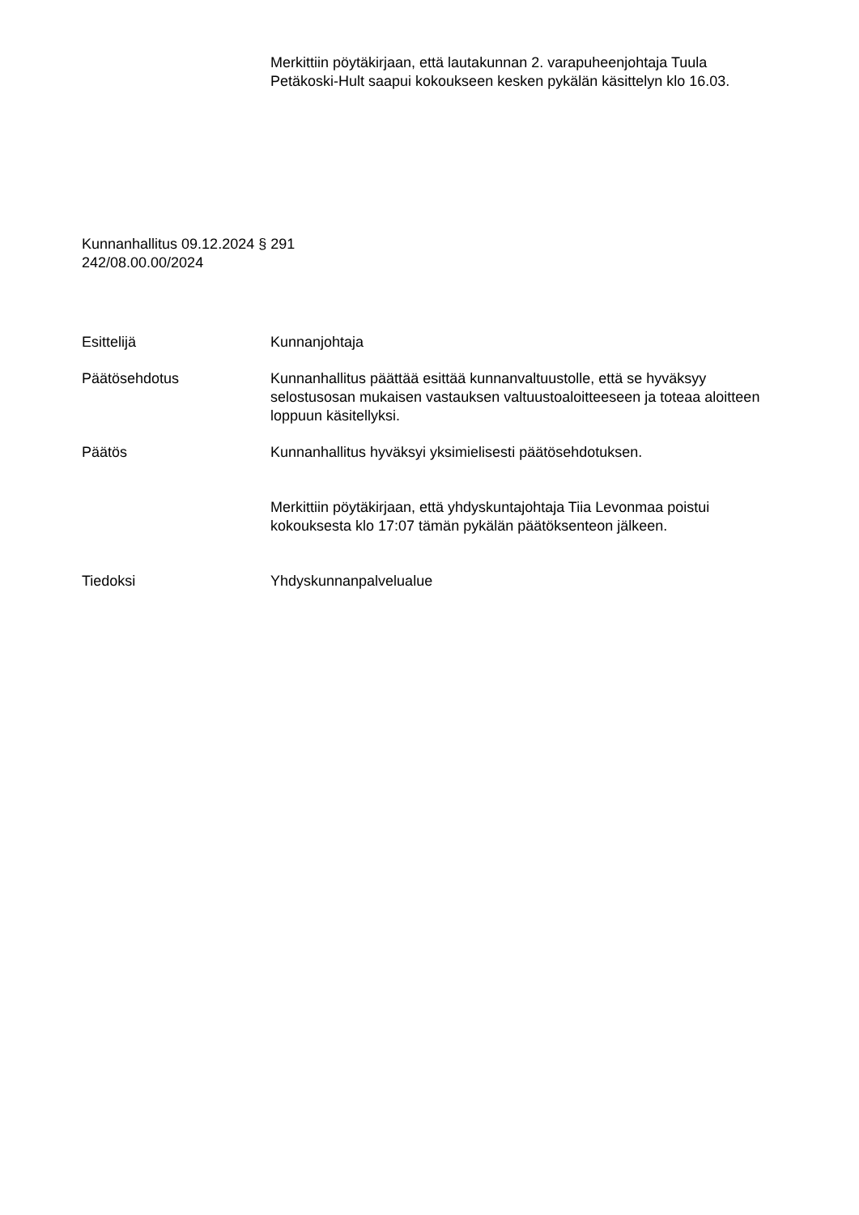Merkittiin pöytäkirjaan, että lautakunnan 2. varapuheenjohtaja Tuula Petäkoski-Hult saapui kokoukseen kesken pykälän käsittelyn klo 16.03.
Kunnanhallitus 09.12.2024 § 291
242/08.00.00/2024
Esittelijä Kunnanjohtaja
Päätösehdotus Kunnanhallitus päättää esittää kunnanvaltuustolle, että se hyväksyy selostusosan mukaisen vastauksen valtuustoaloitteeseen ja toteaa aloitteen loppuun käsitellyksi.
Päätös Kunnanhallitus hyväksyi yksimielisesti päätösehdotuksen.
Merkittiin pöytäkirjaan, että yhdyskuntajohtaja Tiia Levonmaa poistui kokouksesta klo 17:07 tämän pykälän päätöksenteon jälkeen.
Tiedoksi Yhdyskunnanpalvelualue